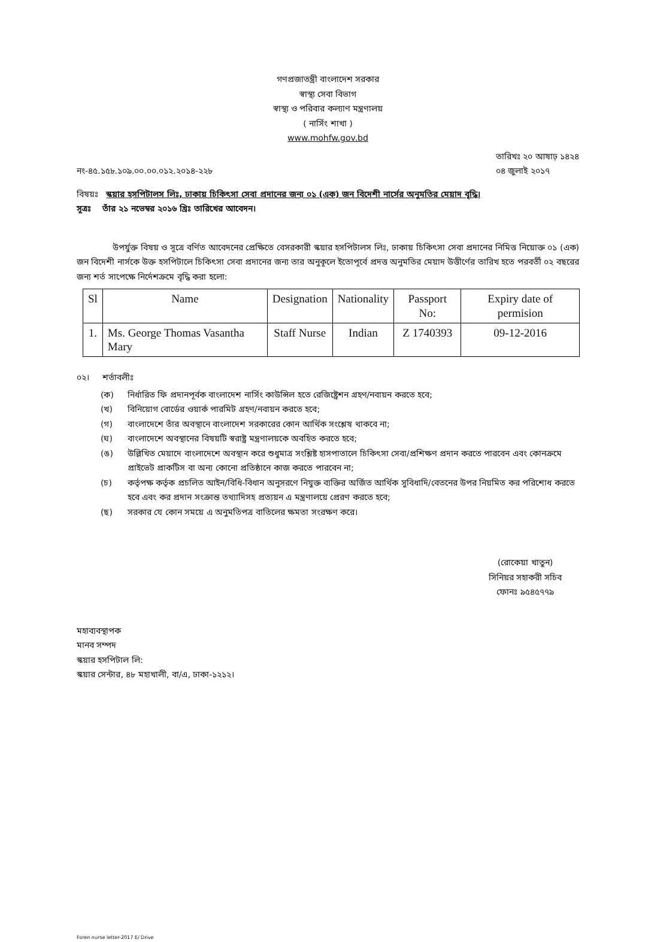গণপ্রজাতন্ত্রী বাংলাদেশ সরকার
স্বাস্থ্য সেবা বিভাগ
স্বাস্থ্য ও পরিবার কল্যাণ মন্ত্রণালয়
( নার্সিং শাখা )
www.mohfw.gov.bd
নং-৪৫.১৫৮.১০৯.০০.০০.০১২.২০১৪-২২৮
তারিখঃ ২০ আষাঢ় ১৪২৪
০৪ জুলাই ২০১৭
বিষয়ঃ স্কয়ার হসপিটালস লিঃ, ঢাকায় চিকিৎসা সেবা প্রদানের জন্য ০১ (এক) জন বিদেশী নার্সের অনুমতির মেয়াদ বৃদ্ধি।
সূত্রঃ তাঁর ২১ নভেম্বর ২০১৬ খ্রিঃ তারিখের আবেদন।
উপর্যুক্ত বিষয় ও সূত্রে বর্ণিত আবেদনের প্রেক্ষিতে বেসরকারী স্কয়ার হসপিটালস লিঃ, ঢাকায় চিকিৎসা সেবা প্রদানের নিমিত্ত নিয়োক্ত ০১ (এক) জন বিদেশী নার্সকে উক্ত হসপিটালে চিকিৎসা সেবা প্রদানের জন্য তার অনুকূলে ইতোপূর্বে প্রদত্ত অনুমতির মেয়াদ উত্তীর্ণের তারিখ হতে পরবর্তী ০২ বছরের জন্য শর্ত সাপেক্ষে নির্দেশক্রমে বৃদ্ধি করা হলো:
| Sl | Name | Designation | Nationality | Passport No: | Expiry date of permision |
| --- | --- | --- | --- | --- | --- |
| 1. | Ms. George Thomas Vasantha Mary | Staff Nurse | Indian | Z 1740393 | 09-12-2016 |
০২। শর্তাবলীঃ
(ক) নির্ধারিত ফি প্রদানপূর্বক বাংলাদেশ নার্সিং কাউন্সিল হতে রেজিষ্ট্রেশন গ্রহণ/নবায়ন করতে হবে;
(খ) বিনিয়োগ বোর্ডের ওয়ার্ক পারমিট গ্রহণ/নবায়ন করতে হবে;
(গ) বাংলাদেশে তাঁর অবস্থানে বাংলাদেশ সরকারের কোন আর্থিক সংশ্লেষ থাকবে না;
(ঘ) বাংলাদেশে অবস্থানের বিষয়টি স্বরাষ্ট্র মন্ত্রণালয়কে অবহিত করতে হবে;
(ঙ) উল্লিখিত মেয়াদে বাংলাদেশে অবস্থান করে শুধুমাত্র সংশ্লিষ্ট হাসপাতালে চিকিৎসা সেবা/প্রশিক্ষণ প্রদান করতে পারবেন এবং কোনক্রমে প্রাইভেট প্রাকটিস বা অন্য কোনো প্রতিষ্ঠানে কাজ করতে পারবেন না;
(চ) কর্তৃপক্ষ কর্তৃক প্রচলিত আইন/বিধি-বিধান অনুসরণে নিযুক্ত ব্যক্তির অর্জিত আর্থিক সুবিধাদি/বেতনের উপর নিয়মিত কর পরিশোধ করতে হবে এবং কর প্রদান সংক্রান্ত তথ্যাদিসহ প্রত্যয়ন এ মন্ত্রণালয়ে প্রেরণ করতে হবে;
(ছ) সরকার যে কোন সময়ে এ অনুমতিপত্র বাতিলের ক্ষমতা সংরক্ষণ করে।
(রোকেয়া খাতুন)
সিনিয়র সহাকরী সচিব
ফোনঃ ৯৫৪৫৭৭৯
মহাব্যবস্থাপক
মানব সম্পদ
স্কয়ার হসপিটাল লি:
স্কয়ার সেন্টার, ৪৮ মহাখালী, বা/এ, ঢাকা-১২১২।
Foren nurse letter-2017 E/ Drive